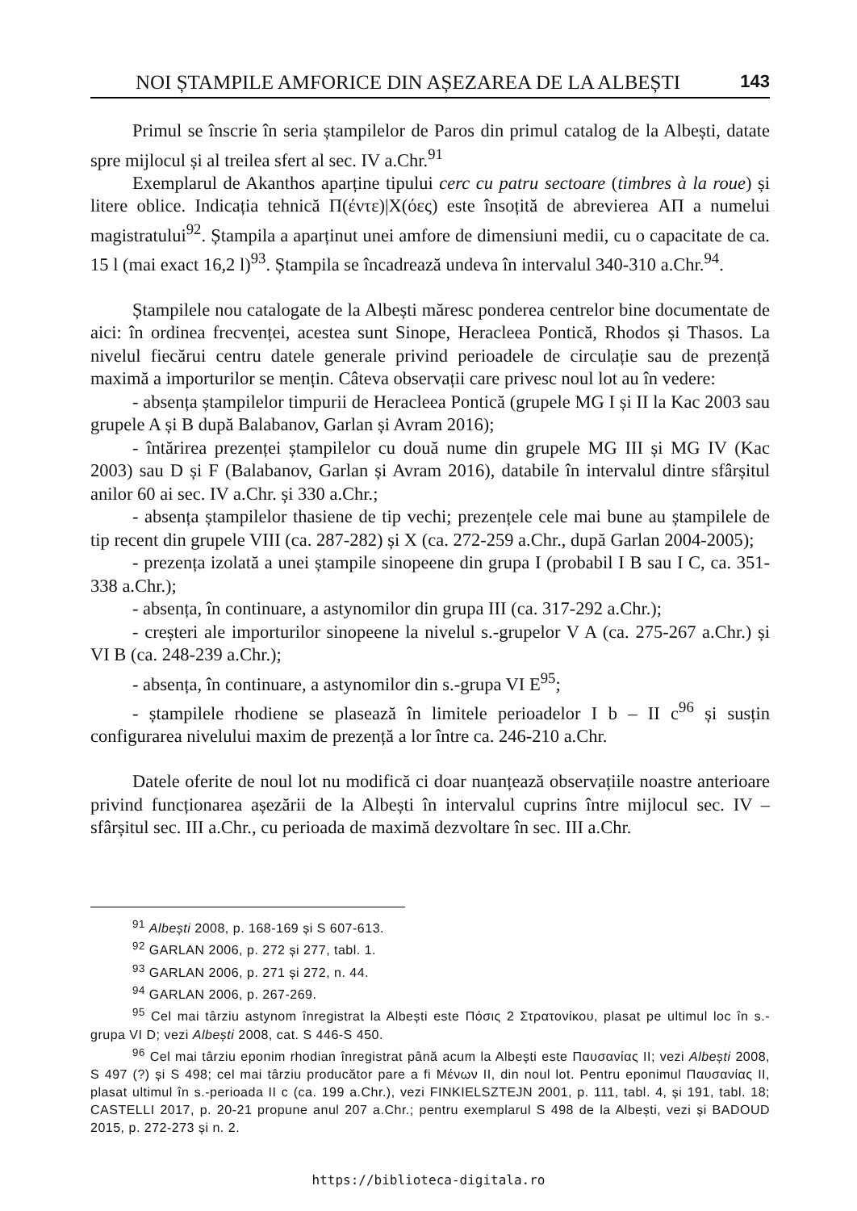NOI ȘTAMPILE AMFORICE DIN AȘEZAREA DE LA ALBEȘTI 143
Primul se înscrie în seria ștampilelor de Paros din primul catalog de la Albești, datate spre mijlocul și al treilea sfert al sec. IV a.Chr.<sup>91</sup>
Exemplarul de Akanthos aparține tipului cerc cu patru sectoare (timbres à la roue) și litere oblice. Indicația tehnică Π(έντε)|Χ(όες) este însoțită de abrevierea ΑΠ a numelui magistratului<sup>92</sup>. Ștampila a aparținut unei amfore de dimensiuni medii, cu o capacitate de ca. 15 l (mai exact 16,2 l)<sup>93</sup>. Ștampila se încadrează undeva în intervalul 340-310 a.Chr.<sup>94</sup>.
Ștampilele nou catalogate de la Albești măresc ponderea centrelor bine documentate de aici: în ordinea frecvenței, acestea sunt Sinope, Heracleea Pontică, Rhodos și Thasos. La nivelul fiecărui centru datele generale privind perioadele de circulație sau de prezență maximă a importurilor se mențin. Câteva observații care privesc noul lot au în vedere:
- absența ștampilelor timpurii de Heracleea Pontică (grupele MG I și II la Kac 2003 sau grupele A și B după Balabanov, Garlan și Avram 2016);
- întărirea prezenței ștampilelor cu două nume din grupele MG III și MG IV (Kac 2003) sau D și F (Balabanov, Garlan și Avram 2016), databile în intervalul dintre sfârșitul anilor 60 ai sec. IV a.Chr. și 330 a.Chr.;
- absența ștampilelor thasiene de tip vechi; prezențele cele mai bune au ștampilele de tip recent din grupele VIII (ca. 287-282) și X (ca. 272-259 a.Chr., după Garlan 2004-2005);
- prezența izolată a unei ștampile sinopeene din grupa I (probabil I B sau I C, ca. 351-338 a.Chr.);
- absența, în continuare, a astynomilor din grupa III (ca. 317-292 a.Chr.);
- creșteri ale importurilor sinopeene la nivelul s.-grupelor V A (ca. 275-267 a.Chr.) și VI B (ca. 248-239 a.Chr.);
- absența, în continuare, a astynomilor din s.-grupa VI E<sup>95</sup>;
- ștampilele rhodiene se plasează în limitele perioadelor I b – II c<sup>96</sup> și susțin configurarea nivelului maxim de prezență a lor între ca. 246-210 a.Chr.
Datele oferite de noul lot nu modifică ci doar nuanțează observațiile noastre anterioare privind funcționarea așezării de la Albești în intervalul cuprins între mijlocul sec. IV – sfârșitul sec. III a.Chr., cu perioada de maximă dezvoltare în sec. III a.Chr.
<sup>91</sup> Albești 2008, p. 168-169 și S 607-613.
<sup>92</sup> GARLAN 2006, p. 272 și 277, tabl. 1.
<sup>93</sup> GARLAN 2006, p. 271 și 272, n. 44.
<sup>94</sup> GARLAN 2006, p. 267-269.
<sup>95</sup> Cel mai târziu astynom înregistrat la Albești este Πόσις 2 Στρατονίκου, plasat pe ultimul loc în s.-grupa VI D; vezi Albești 2008, cat. S 446-S 450.
<sup>96</sup> Cel mai târziu eponim rhodian înregistrat până acum la Albești este Παυσανίας II; vezi Albești 2008, S 497 (?) și S 498; cel mai târziu producător pare a fi Μένων II, din noul lot. Pentru eponimul Παυσανίας II, plasat ultimul în s.-perioada II c (ca. 199 a.Chr.), vezi FINKIELSZTEJN 2001, p. 111, tabl. 4, și 191, tabl. 18; CASTELLI 2017, p. 20-21 propune anul 207 a.Chr.; pentru exemplarul S 498 de la Albești, vezi și BADOUD 2015, p. 272-273 și n. 2.
https://biblioteca-digitala.ro